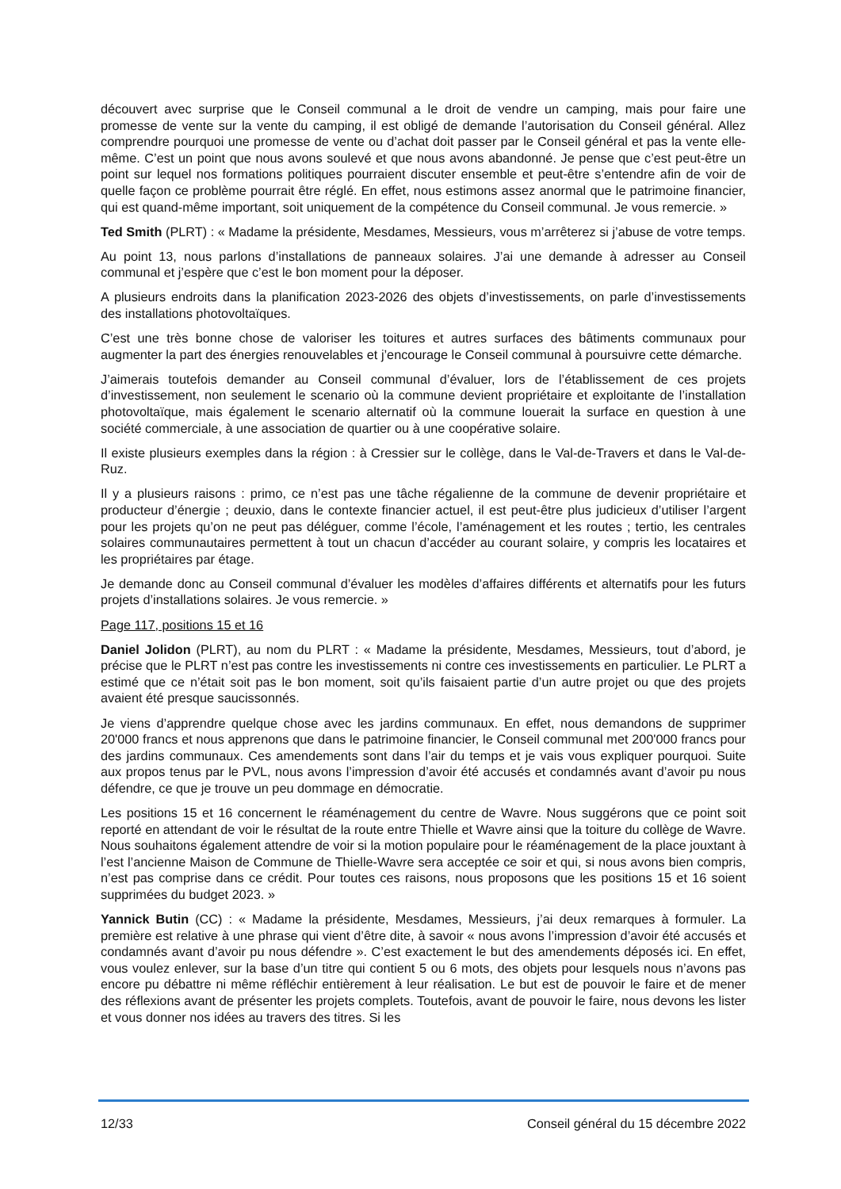découvert avec surprise que le Conseil communal a le droit de vendre un camping, mais pour faire une promesse de vente sur la vente du camping, il est obligé de demande l’autorisation du Conseil général. Allez comprendre pourquoi une promesse de vente ou d’achat doit passer par le Conseil général et pas la vente elle-même. C’est un point que nous avons soulevé et que nous avons abandonné. Je pense que c’est peut-être un point sur lequel nos formations politiques pourraient discuter ensemble et peut-être s’entendre afin de voir de quelle façon ce problème pourrait être réglé. En effet, nous estimons assez anormal que le patrimoine financier, qui est quand-même important, soit uniquement de la compétence du Conseil communal. Je vous remercie. »
Ted Smith (PLRT) : « Madame la présidente, Mesdames, Messieurs, vous m’arrêterez si j’abuse de votre temps.
Au point 13, nous parlons d’installations de panneaux solaires. J’ai une demande à adresser au Conseil communal et j’espère que c’est le bon moment pour la déposer.
A plusieurs endroits dans la planification 2023-2026 des objets d’investissements, on parle d’investissements des installations photovoltaïques.
C’est une très bonne chose de valoriser les toitures et autres surfaces des bâtiments communaux pour augmenter la part des énergies renouvelables et j’encourage le Conseil communal à poursuivre cette démarche.
J’aimerais toutefois demander au Conseil communal d’évaluer, lors de l’établissement de ces projets d’investissement, non seulement le scenario où la commune devient propriétaire et exploitante de l’installation photovoltaïque, mais également le scenario alternatif où la commune louerait la surface en question à une société commerciale, à une association de quartier ou à une coopérative solaire.
Il existe plusieurs exemples dans la région : à Cressier sur le collège, dans le Val-de-Travers et dans le Val-de-Ruz.
Il y a plusieurs raisons : primo, ce n’est pas une tâche régalienne de la commune de devenir propriétaire et producteur d’énergie ; deuxio, dans le contexte financier actuel, il est peut-être plus judicieux d’utiliser l’argent pour les projets qu’on ne peut pas déléguer, comme l’école, l’aménagement et les routes ; tertio, les centrales solaires communautaires permettent à tout un chacun d’accéder au courant solaire, y compris les locataires et les propriétaires par étage.
Je demande donc au Conseil communal d’évaluer les modèles d’affaires différents et alternatifs pour les futurs projets d’installations solaires. Je vous remercie. »
Page 117, positions 15 et 16
Daniel Jolidon (PLRT), au nom du PLRT : « Madame la présidente, Mesdames, Messieurs, tout d’abord, je précise que le PLRT n’est pas contre les investissements ni contre ces investissements en particulier. Le PLRT a estimé que ce n’était soit pas le bon moment, soit qu’ils faisaient partie d’un autre projet ou que des projets avaient été presque saucissonnés.
Je viens d’apprendre quelque chose avec les jardins communaux. En effet, nous demandons de supprimer 20'000 francs et nous apprenons que dans le patrimoine financier, le Conseil communal met 200'000 francs pour des jardins communaux. Ces amendements sont dans l’air du temps et je vais vous expliquer pourquoi. Suite aux propos tenus par le PVL, nous avons l’impression d’avoir été accusés et condamnés avant d’avoir pu nous défendre, ce que je trouve un peu dommage en démocratie.
Les positions 15 et 16 concernent le réaménagement du centre de Wavre. Nous suggérons que ce point soit reporté en attendant de voir le résultat de la route entre Thielle et Wavre ainsi que la toiture du collège de Wavre. Nous souhaitons également attendre de voir si la motion populaire pour le réaménagement de la place jouxtant à l’est l’ancienne Maison de Commune de Thielle-Wavre sera acceptée ce soir et qui, si nous avons bien compris, n’est pas comprise dans ce crédit. Pour toutes ces raisons, nous proposons que les positions 15 et 16 soient supprimées du budget 2023. »
Yannick Butin (CC) : « Madame la présidente, Mesdames, Messieurs, j’ai deux remarques à formuler. La première est relative à une phrase qui vient d’être dite, à savoir « nous avons l’impression d’avoir été accusés et condamnés avant d’avoir pu nous défendre ». C’est exactement le but des amendements déposés ici. En effet, vous voulez enlever, sur la base d’un titre qui contient 5 ou 6 mots, des objets pour lesquels nous n’avons pas encore pu débattre ni même réfléchir entièrement à leur réalisation. Le but est de pouvoir le faire et de mener des réflexions avant de présenter les projets complets. Toutefois, avant de pouvoir le faire, nous devons les lister et vous donner nos idées au travers des titres. Si les
12/33 Conseil général du 15 décembre 2022